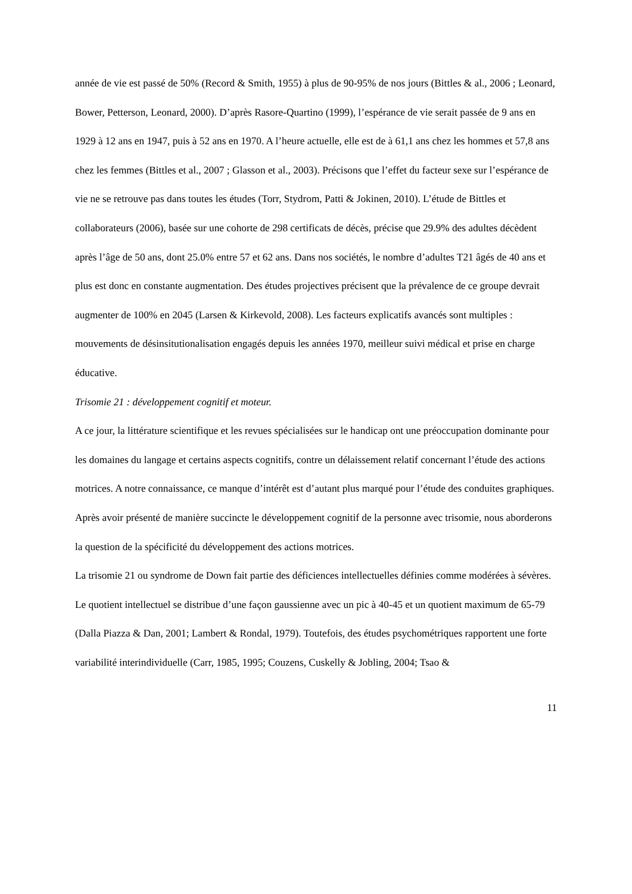année de vie est passé de 50% (Record & Smith, 1955) à plus de 90-95% de nos jours (Bittles & al., 2006 ; Leonard, Bower, Petterson, Leonard, 2000). D’après Rasore-Quartino (1999), l’espérance de vie serait passée de 9 ans en 1929 à 12 ans en 1947, puis à 52 ans en 1970. A l’heure actuelle, elle est de à 61,1 ans chez les hommes et 57,8 ans chez les femmes (Bittles et al., 2007 ; Glasson et al., 2003). Précisons que l’effet du facteur sexe sur l’espérance de vie ne se retrouve pas dans toutes les études (Torr, Stydrom, Patti & Jokinen, 2010). L’étude de Bittles et collaborateurs (2006), basée sur une cohorte de 298 certificats de décès, précise que 29.9% des adultes décèdent après l’âge de 50 ans, dont 25.0% entre 57 et 62 ans. Dans nos sociétés, le nombre d’adultes T21 âgés de 40 ans et plus est donc en constante augmentation. Des études projectives précisent que la prévalence de ce groupe devrait augmenter de 100% en 2045 (Larsen & Kirkevold, 2008). Les facteurs explicatifs avancés sont multiples : mouvements de désinsitutionalisation engagés depuis les années 1970, meilleur suivi médical et prise en charge éducative.
Trisomie 21 : développement cognitif et moteur.
A ce jour, la littérature scientifique et les revues spécialisées sur le handicap ont une préoccupation dominante pour les domaines du langage et certains aspects cognitifs, contre un délaissement relatif concernant l’étude des actions motrices. A notre connaissance, ce manque d’intérêt est d’autant plus marqué pour l’étude des conduites graphiques. Après avoir présenté de manière succincte le développement cognitif de la personne avec trisomie, nous aborderons la question de la spécificité du développement des actions motrices.
La trisomie 21 ou syndrome de Down fait partie des déficiences intellectuelles définies comme modérées à sévères. Le quotient intellectuel se distribue d’une façon gaussienne avec un pic à 40-45 et un quotient maximum de 65-79 (Dalla Piazza & Dan, 2001; Lambert & Rondal, 1979). Toutefois, des études psychométriques rapportent une forte variabilité interindividuelle (Carr, 1985, 1995; Couzens, Cuskelly & Jobling, 2004; Tsao &
11